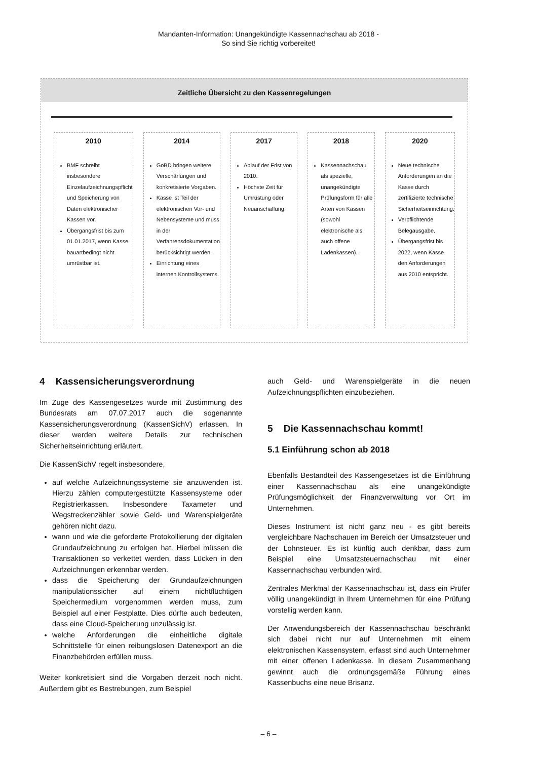Mandanten-Information: Unangekündigte Kassennachschau ab 2018 -
So sind Sie richtig vorbereitet!
Zeitliche Übersicht zu den Kassenregelungen
2010
BMF schreibt insbesondere Einzelaufzeichnungspflicht und Speicherung von Daten elektronischer Kassen vor.
Übergangsfrist bis zum 01.01.2017, wenn Kasse bauartbedingt nicht umrüstbar ist.
2014
GoBD bringen weitere Verschärfungen und konkretisierte Vorgaben.
Kasse ist Teil der elektronischen Vor- und Nebensysteme und muss in der Verfahrensdokumentation berücksichtigt werden.
Einrichtung eines internen Kontrollsystems.
2017
Ablauf der Frist von 2010.
Höchste Zeit für Umrüstung oder Neuanschaffung.
2018
Kassennachschau als spezielle, unangekündigte Prüfungsform für alle Arten von Kassen (sowohl elektronische als auch offene Ladenkassen).
2020
Neue technische Anforderungen an die Kasse durch zertifizierte technische Sicherheitseinrichtung.
Verpflichtende Belegausgabe.
Übergangsfrist bis 2022, wenn Kasse den Anforderungen aus 2010 entspricht.
4 Kassensicherungsverordnung
Im Zuge des Kassengesetzes wurde mit Zustimmung des Bundesrats am 07.07.2017 auch die sogenannte Kassensicherungsverordnung (KassenSichV) erlassen. In dieser werden weitere Details zur technischen Sicherheitseinrichtung erläutert.
Die KassenSichV regelt insbesondere,
auf welche Aufzeichnungssysteme sie anzuwenden ist. Hierzu zählen computergestützte Kassensysteme oder Registrierkassen. Insbesondere Taxameter und Wegstreckenzähler sowie Geld- und Warenspielgeräte gehören nicht dazu.
wann und wie die geforderte Protokollierung der digitalen Grundaufzeichnung zu erfolgen hat. Hierbei müssen die Transaktionen so verkettet werden, dass Lücken in den Aufzeichnungen erkennbar werden.
dass die Speicherung der Grundaufzeichnungen manipulationssicher auf einem nichtflüchtigen Speichermedium vorgenommen werden muss, zum Beispiel auf einer Festplatte. Dies dürfte auch bedeuten, dass eine Cloud-Speicherung unzulässig ist.
welche Anforderungen die einheitliche digitale Schnittstelle für einen reibungslosen Datenexport an die Finanzbehörden erfüllen muss.
Weiter konkretisiert sind die Vorgaben derzeit noch nicht. Außerdem gibt es Bestrebungen, zum Beispiel
auch Geld- und Warenspielgeräte in die neuen Aufzeichnungspflichten einzubeziehen.
5 Die Kassennachschau kommt!
5.1 Einführung schon ab 2018
Ebenfalls Bestandteil des Kassengesetzes ist die Einführung einer Kassennachschau als eine unangekündigte Prüfungsmöglichkeit der Finanzverwaltung vor Ort im Unternehmen.
Dieses Instrument ist nicht ganz neu - es gibt bereits vergleichbare Nachschauen im Bereich der Umsatzsteuer und der Lohnsteuer. Es ist künftig auch denkbar, dass zum Beispiel eine Umsatzsteuernachschau mit einer Kassennachschau verbunden wird.
Zentrales Merkmal der Kassennachschau ist, dass ein Prüfer völlig unangekündigt in Ihrem Unternehmen für eine Prüfung vorstellig werden kann.
Der Anwendungsbereich der Kassennachschau beschränkt sich dabei nicht nur auf Unternehmen mit einem elektronischen Kassensystem, erfasst sind auch Unternehmer mit einer offenen Ladenkasse. In diesem Zusammenhang gewinnt auch die ordnungsgemäße Führung eines Kassenbuchs eine neue Brisanz.
– 6 –